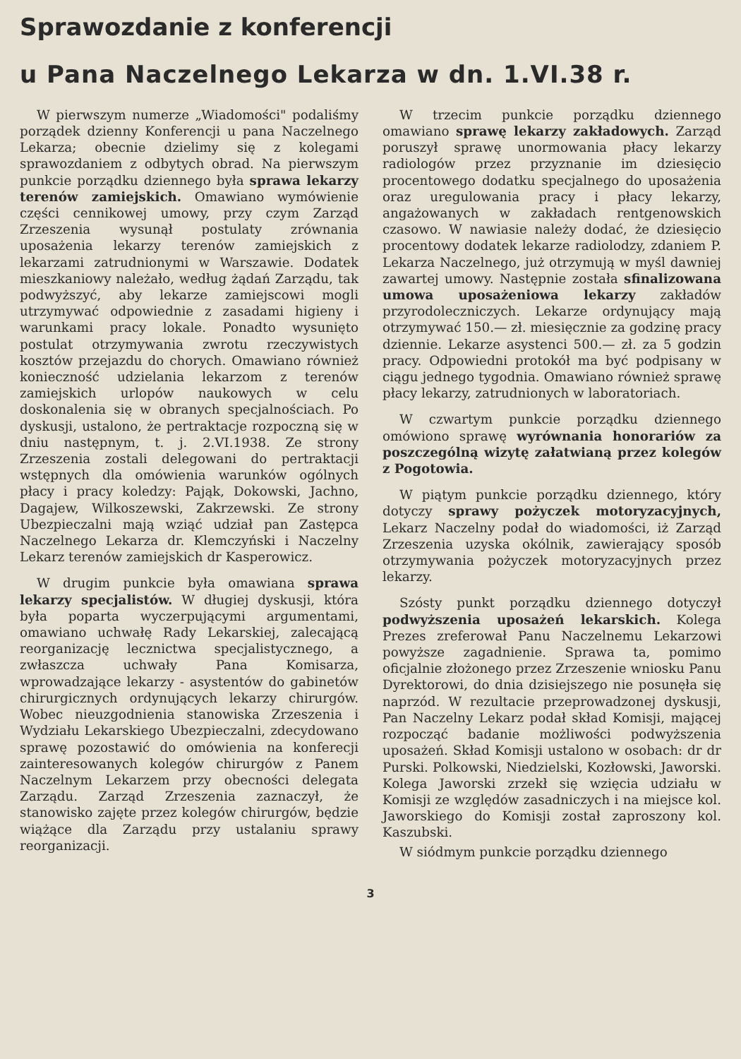Sprawozdanie z konferencji
u Pana Naczelnego Lekarza w dn. 1.VI.38 r.
W pierwszym numerze „Wiadomości" podaliśmy porządek dzienny Konferencji u pana Naczelnego Lekarza; obecnie dzielimy się z kolegami sprawozdaniem z odbytych obrad. Na pierwszym punkcie porządku dziennego była sprawa lekarzy terenów zamiejskich. Omawiano wymówienie części cennikowej umowy, przy czym Zarząd Zrzeszenia wysunął postulaty zrównania uposażenia lekarzy terenów zamiejskich z lekarzami zatrudnionymi w Warszawie. Dodatek mieszkaniowy należało, według żądań Zarządu, tak podwyższyć, aby lekarze zamiejscowi mogli utrzymywać odpowiednie z zasadami higieny i warunkami pracy lokale. Ponadto wysunięto postulat otrzymywania zwrotu rzeczywistych kosztów przejazdu do chorych. Omawiano również konieczność udzielania lekarzom z terenów zamiejskich urlopów naukowych w celu doskonalenia się w obranych specjalnościach. Po dyskusji, ustalono, że pertraktacje rozpoczną się w dniu następnym, t. j. 2.VI.1938. Ze strony Zrzeszenia zostali delegowani do pertraktacji wstępnych dla omówienia warunków ogólnych płacy i pracy koledzy: Pająk, Dokowski, Jachno, Dagajew, Wilkoszewski, Zakrzewski. Ze strony Ubezpieczalni mają wziąć udział pan Zastępca Naczelnego Lekarza dr. Klemczyński i Naczelny Lekarz terenów zamiejskich dr Kasperowicz.
W drugim punkcie była omawiana sprawa lekarzy specjalistów. W długiej dyskusji, która była poparta wyczerpującymi argumentami, omawiano uchwałę Rady Lekarskiej, zalecającą reorganizację lecznictwa specjalistycznego, a zwłaszcza uchwały Pana Komisarza, wprowadzające lekarzy - asystentów do gabinetów chirurgicznych ordynujących lekarzy chirurgów. Wobec nieuzgodnienia stanowiska Zrzeszenia i Wydziału Lekarskiego Ubezpieczalni, zdecydowano sprawę pozostawić do omówienia na konferecji zainteresowanych kolegów chirurgów z Panem Naczelnym Lekarzem przy obecności delegata Zarządu. Zarząd Zrzeszenia zaznaczył, że stanowisko zajęte przez kolegów chirurgów, będzie wiążące dla Zarządu przy ustalaniu sprawy reorganizacji.
W trzecim punkcie porządku dziennego omawiano sprawę lekarzy zakładowych. Zarząd poruszył sprawę unormowania płacy lekarzy radiologów przez przyznanie im dziesięcio procentowego dodatku specjalnego do uposażenia oraz uregulowania pracy i płacy lekarzy, angażowanych w zakładach rentgenowskich czasowo. W nawiasie należy dodać, że dziesięcio procentowy dodatek lekarze radiolodzy, zdaniem P. Lekarza Naczelnego, już otrzymują w myśl dawniej zawartej umowy. Następnie została sfinalizowana umowa uposażeniowa lekarzy zakładów przyrodoleczniczych. Lekarze ordynujący mają otrzymywać 150.— zł. miesięcznie za godzinę pracy dziennie. Lekarze asystenci 500.— zł. za 5 godzin pracy. Odpowiedni protokół ma być podpisany w ciągu jednego tygodnia. Omawiano również sprawę płacy lekarzy, zatrudnionych w laboratoriach.
W czwartym punkcie porządku dziennego omówiono sprawę wyrównania honorariów za poszczególną wizytę załatwianą przez kolegów z Pogotowia.
W piątym punkcie porządku dziennego, który dotyczy sprawy pożyczek motoryzacyjnych, Lekarz Naczelny podał do wiadomości, iż Zarząd Zrzeszenia uzyska okólnik, zawierający sposób otrzymywania pożyczek motoryzacyjnych przez lekarzy.
Szósty punkt porządku dziennego dotyczył podwyższenia uposażeń lekarskich. Kolega Prezes zreferował Panu Naczelnemu Lekarzowi powyższe zagadnienie. Sprawa ta, pomimo oficjalnie złożonego przez Zrzeszenie wniosku Panu Dyrektorowi, do dnia dzisiejszego nie posunęła się naprzód. W rezultacie przeprowadzonej dyskusji, Pan Naczelny Lekarz podał skład Komisji, mającej rozpocząć badanie możliwości podwyższenia uposażeń. Skład Komisji ustalono w osobach: dr dr Purski. Polkowski, Niedzielski, Kozłowski, Jaworski. Kolega Jaworski zrzekł się wzięcia udziału w Komisji ze względów zasadniczych i na miejsce kol. Jaworskiego do Komisji został zaproszony kol. Kaszubski.
W siódmym punkcie porządku dziennego
3